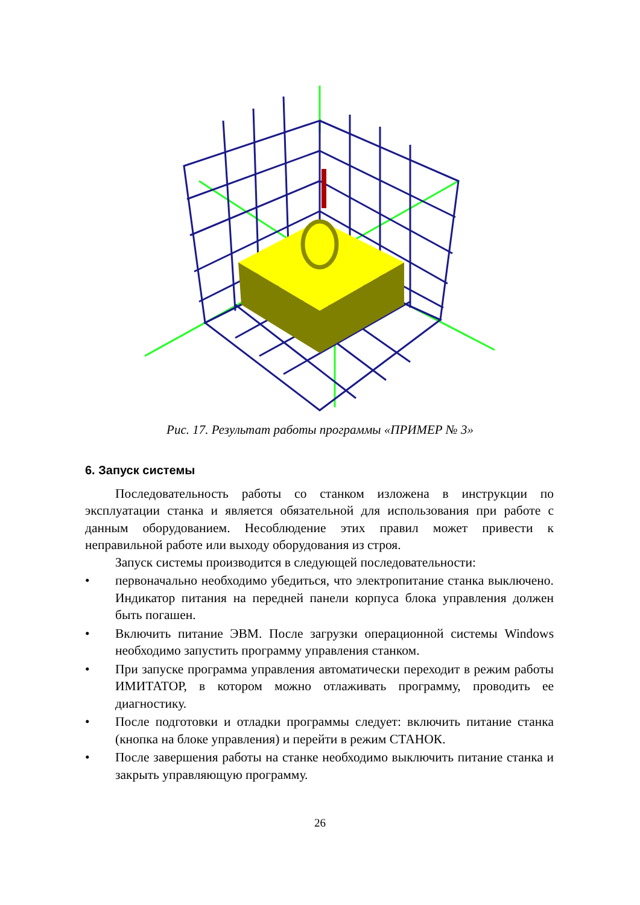Рис. 17. Результат работы программы «ПРИМЕР № 3»
6. Запуск системы
Последовательность работы со станком изложена в инструкции по эксплуатации станка и является обязательной для использования при работе с данным оборудованием. Несоблюдение этих правил может привести к неправильной работе или выходу оборудования из строя.
Запуск системы производится в следующей последовательности:
• первоначально необходимо убедиться, что электропитание станка выключено. Индикатор питания на передней панели корпуса блока управления должен быть погашен.
• Включить питание ЭВМ. После загрузки операционной системы Windows необходимо запустить программу управления станком.
• При запуске программа управления автоматически переходит в режим работы ИМИТАТОР, в котором можно отлаживать программу, проводить ее диагностику.
• После подготовки и отладки программы следует: включить питание станка (кнопка на блоке управления) и перейти в режим СТАНОК.
• После завершения работы на станке необходимо выключить питание станка и закрыть управляющую программу.
26